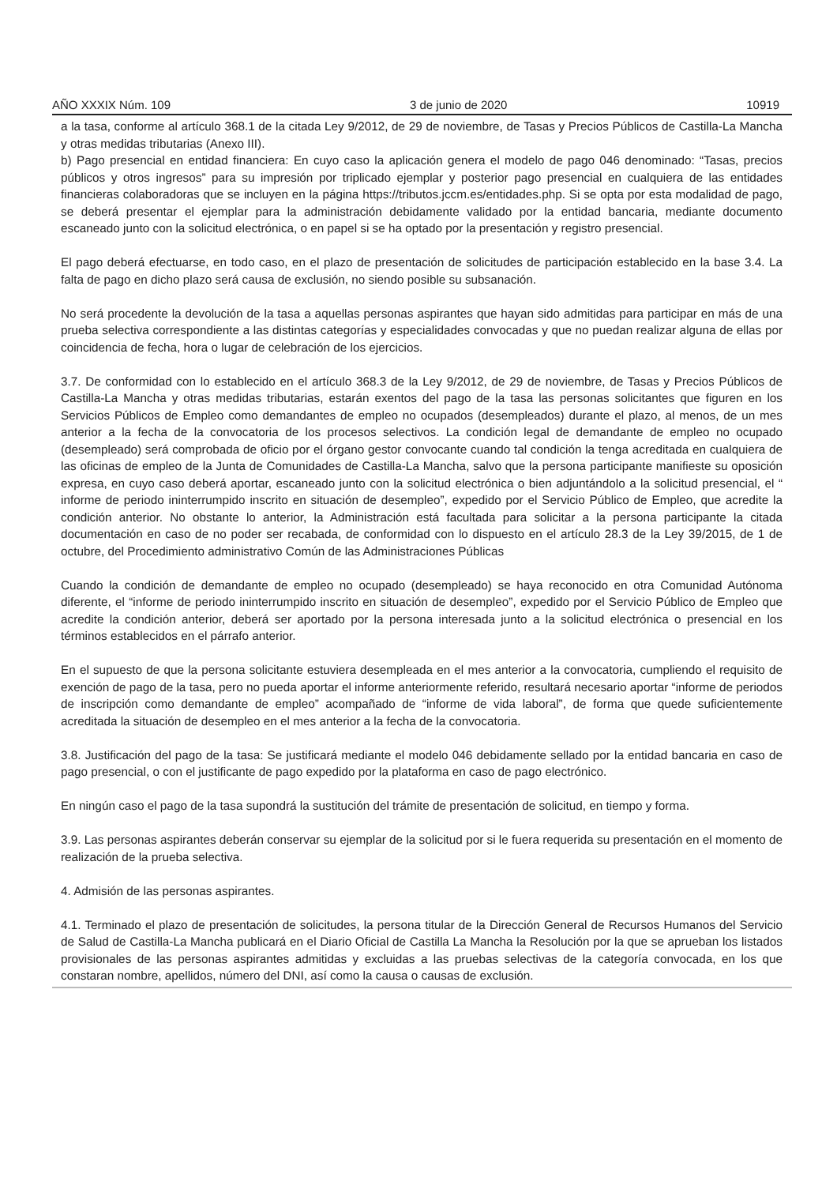AÑO XXXIX Núm. 109 3 de junio de 2020 10919
a la tasa, conforme al artículo 368.1 de la citada Ley 9/2012, de 29 de noviembre, de Tasas y Precios Públicos de Castilla-La Mancha y otras medidas tributarias (Anexo III).
b) Pago presencial en entidad financiera: En cuyo caso la aplicación genera el modelo de pago 046 denominado: “Tasas, precios públicos y otros ingresos” para su impresión por triplicado ejemplar y posterior pago presencial en cualquiera de las entidades financieras colaboradoras que se incluyen en la página https://tributos.jccm.es/entidades.php. Si se opta por esta modalidad de pago, se deberá presentar el ejemplar para la administración debidamente validado por la entidad bancaria, mediante documento escaneado junto con la solicitud electrónica, o en papel si se ha optado por la presentación y registro presencial.
El pago deberá efectuarse, en todo caso, en el plazo de presentación de solicitudes de participación establecido en la base 3.4. La falta de pago en dicho plazo será causa de exclusión, no siendo posible su subsanación.
No será procedente la devolución de la tasa a aquellas personas aspirantes que hayan sido admitidas para participar en más de una prueba selectiva correspondiente a las distintas categorías y especialidades convocadas y que no puedan realizar alguna de ellas por coincidencia de fecha, hora o lugar de celebración de los ejercicios.
3.7. De conformidad con lo establecido en el artículo 368.3 de la Ley 9/2012, de 29 de noviembre, de Tasas y Precios Públicos de Castilla-La Mancha y otras medidas tributarias, estarán exentos del pago de la tasa las personas solicitantes que figuren en los Servicios Públicos de Empleo como demandantes de empleo no ocupados (desempleados) durante el plazo, al menos, de un mes anterior a la fecha de la convocatoria de los procesos selectivos. La condición legal de demandante de empleo no ocupado (desempleado) será comprobada de oficio por el órgano gestor convocante cuando tal condición la tenga acreditada en cualquiera de las oficinas de empleo de la Junta de Comunidades de Castilla-La Mancha, salvo que la persona participante manifieste su oposición expresa, en cuyo caso deberá aportar, escaneado junto con la solicitud electrónica o bien adjuntándolo a la solicitud presencial, el “ informe de periodo ininterrumpido inscrito en situación de desempleo”, expedido por el Servicio Público de Empleo, que acredite la condición anterior. No obstante lo anterior, la Administración está facultada para solicitar a la persona participante la citada documentación en caso de no poder ser recabada, de conformidad con lo dispuesto en el artículo 28.3 de la Ley 39/2015, de 1 de octubre, del Procedimiento administrativo Común de las Administraciones Públicas
Cuando la condición de demandante de empleo no ocupado (desempleado) se haya reconocido en otra Comunidad Autónoma diferente, el “informe de periodo ininterrumpido inscrito en situación de desempleo”, expedido por el Servicio Público de Empleo que acredite la condición anterior, deberá ser aportado por la persona interesada junto a la solicitud electrónica o presencial en los términos establecidos en el párrafo anterior.
En el supuesto de que la persona solicitante estuviera desempleada en el mes anterior a la convocatoria, cumpliendo el requisito de exención de pago de la tasa, pero no pueda aportar el informe anteriormente referido, resultará necesario aportar “informe de periodos de inscripción como demandante de empleo” acompañado de “informe de vida laboral”, de forma que quede suficientemente acreditada la situación de desempleo en el mes anterior a la fecha de la convocatoria.
3.8. Justificación del pago de la tasa: Se justificará mediante el modelo 046 debidamente sellado por la entidad bancaria en caso de pago presencial, o con el justificante de pago expedido por la plataforma en caso de pago electrónico.
En ningún caso el pago de la tasa supondrá la sustitución del trámite de presentación de solicitud, en tiempo y forma.
3.9. Las personas aspirantes deberán conservar su ejemplar de la solicitud por si le fuera requerida su presentación en el momento de realización de la prueba selectiva.
4. Admisión de las personas aspirantes.
4.1. Terminado el plazo de presentación de solicitudes, la persona titular de la Dirección General de Recursos Humanos del Servicio de Salud de Castilla-La Mancha publicará en el Diario Oficial de Castilla La Mancha la Resolución por la que se aprueban los listados provisionales de las personas aspirantes admitidas y excluidas a las pruebas selectivas de la categoría convocada, en los que constaran nombre, apellidos, número del DNI, así como la causa o causas de exclusión.